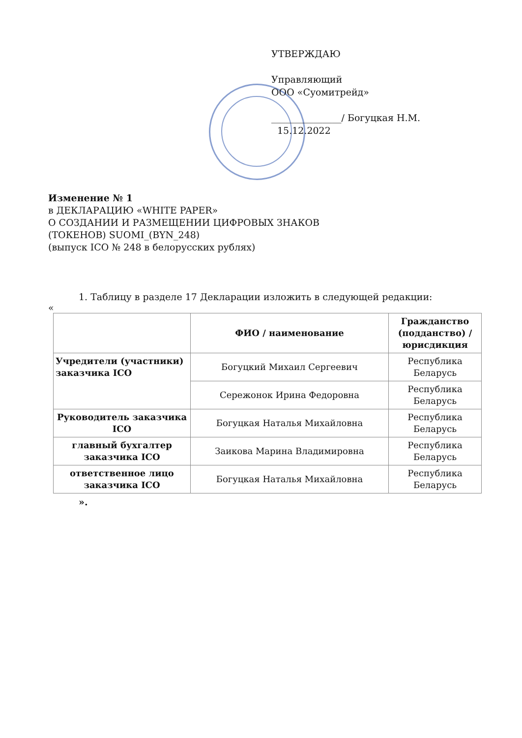УТВЕРЖДАЮ
Управляющий
ООО «Суомитрейд»
_______________/ Богуцкая Н.М.
15.12.2022
Изменение № 1
в ДЕКЛАРАЦИЮ «WHITE PAPER»
О СОЗДАНИИ И РАЗМЕЩЕНИИ ЦИФРОВЫХ ЗНАКОВ
(ТОКЕНОВ) SUOMI_(BYN_248)
(выпуск ICO № 248 в белорусских рублях)
1. Таблицу в разделе 17 Декларации изложить в следующей редакции:
«
| | ФИО / наименование | Гражданство (подданство) / юрисдикция |
| --- | --- | --- |
| Учредители (участники) заказчика ICO | Богуцкий Михаил Сергеевич | Республика Беларусь |
| | Сережонок Ирина Федоровна | Республика Беларусь |
| Руководитель заказчика ICO | Богуцкая Наталья Михайловна | Республика Беларусь |
| главный бухгалтер заказчика ICO | Заикова Марина Владимировна | Республика Беларусь |
| ответственное лицо заказчика ICO | Богуцкая Наталья Михайловна | Республика Беларусь |
».